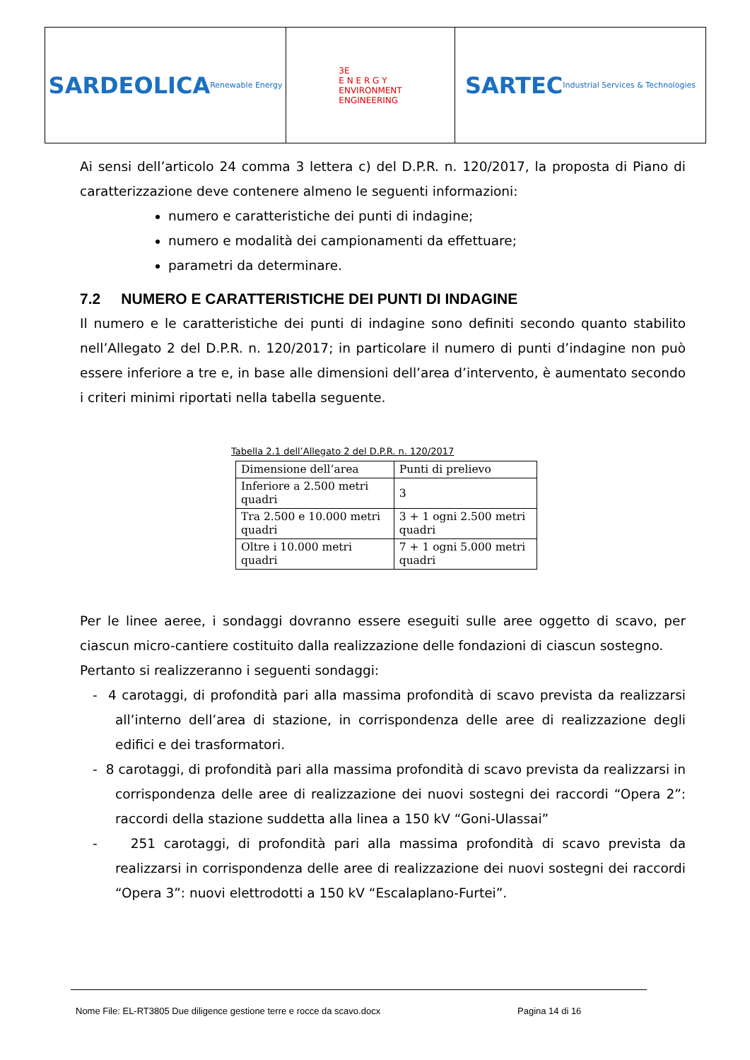SARDEOLICA
Renewable Energy
3E
E N E R G Y
ENVIRONMENT
ENGINEERING
SARTEC
Industrial Services & Technologies
Ai sensi dell’articolo 24 comma 3 lettera c) del D.P.R. n. 120/2017, la proposta di Piano di caratterizzazione deve contenere almeno le seguenti informazioni:
numero e caratteristiche dei punti di indagine;
numero e modalità dei campionamenti da effettuare;
parametri da determinare.
7.2 NUMERO E CARATTERISTICHE DEI PUNTI DI INDAGINE
Il numero e le caratteristiche dei punti di indagine sono definiti secondo quanto stabilito nell’Allegato 2 del D.P.R. n. 120/2017; in particolare il numero di punti d’indagine non può essere inferiore a tre e, in base alle dimensioni dell’area d’intervento, è aumentato secondo i criteri minimi riportati nella tabella seguente.
Tabella 2.1 dell’Allegato 2 del D.P.R. n. 120/2017
| Dimensione dell’area | Punti di prelievo |
| Inferiore a 2.500 metri quadri | 3 |
| Tra 2.500 e 10.000 metri quadri | 3 + 1 ogni 2.500 metri quadri |
| Oltre i 10.000 metri quadri | 7 + 1 ogni 5.000 metri quadri |
Per le linee aeree, i sondaggi dovranno essere eseguiti sulle aree oggetto di scavo, per ciascun micro-cantiere costituito dalla realizzazione delle fondazioni di ciascun sostegno.
Pertanto si realizzeranno i seguenti sondaggi:
- 4 carotaggi, di profondità pari alla massima profondità di scavo prevista da realizzarsi all’interno dell’area di stazione, in corrispondenza delle aree di realizzazione degli edifici e dei trasformatori.
- 8 carotaggi, di profondità pari alla massima profondità di scavo prevista da realizzarsi in corrispondenza delle aree di realizzazione dei nuovi sostegni dei raccordi “Opera 2”: raccordi della stazione suddetta alla linea a 150 kV “Goni-Ulassai”
- 251 carotaggi, di profondità pari alla massima profondità di scavo prevista da realizzarsi in corrispondenza delle aree di realizzazione dei nuovi sostegni dei raccordi “Opera 3”: nuovi elettrodotti a 150 kV “Escalaplano-Furtei”.
Nome File: EL-RT3805 Due diligence gestione terre e rocce da scavo.docx
Pagina 14 di 16